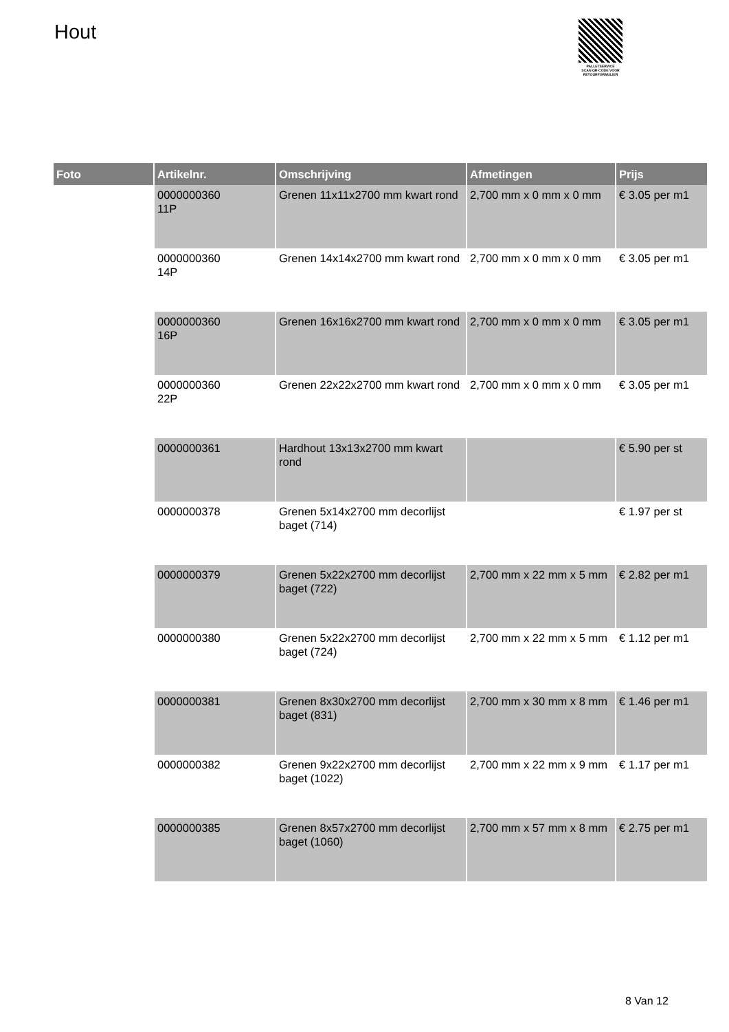Hout
PALLETSERVICE
SCAN QR-CODE VOOR RETOURFORMULIER
| Foto | Artikelnr. | Omschrijving | Afmetingen | Prijs |
| --- | --- | --- | --- | --- |
| | 0000000360 11P | Grenen 11x11x2700 mm kwart rond | 2,700 mm x 0 mm x 0 mm | € 3.05 per m1 |
| | 0000000360 14P | Grenen 14x14x2700 mm kwart rond | 2,700 mm x 0 mm x 0 mm | € 3.05 per m1 |
| | 0000000360 16P | Grenen 16x16x2700 mm kwart rond | 2,700 mm x 0 mm x 0 mm | € 3.05 per m1 |
| | 0000000360 22P | Grenen 22x22x2700 mm kwart rond | 2,700 mm x 0 mm x 0 mm | € 3.05 per m1 |
| | 0000000361 | Hardhout 13x13x2700 mm kwart rond | | € 5.90 per st |
| | 0000000378 | Grenen 5x14x2700 mm decorlijst baget (714) | | € 1.97 per st |
| | 0000000379 | Grenen 5x22x2700 mm decorlijst baget (722) | 2,700 mm x 22 mm x 5 mm | € 2.82 per m1 |
| | 0000000380 | Grenen 5x22x2700 mm decorlijst baget (724) | 2,700 mm x 22 mm x 5 mm | € 1.12 per m1 |
| | 0000000381 | Grenen 8x30x2700 mm decorlijst baget (831) | 2,700 mm x 30 mm x 8 mm | € 1.46 per m1 |
| | 0000000382 | Grenen 9x22x2700 mm decorlijst baget (1022) | 2,700 mm x 22 mm x 9 mm | € 1.17 per m1 |
| | 0000000385 | Grenen 8x57x2700 mm decorlijst baget (1060) | 2,700 mm x 57 mm x 8 mm | € 2.75 per m1 |
8 Van 12